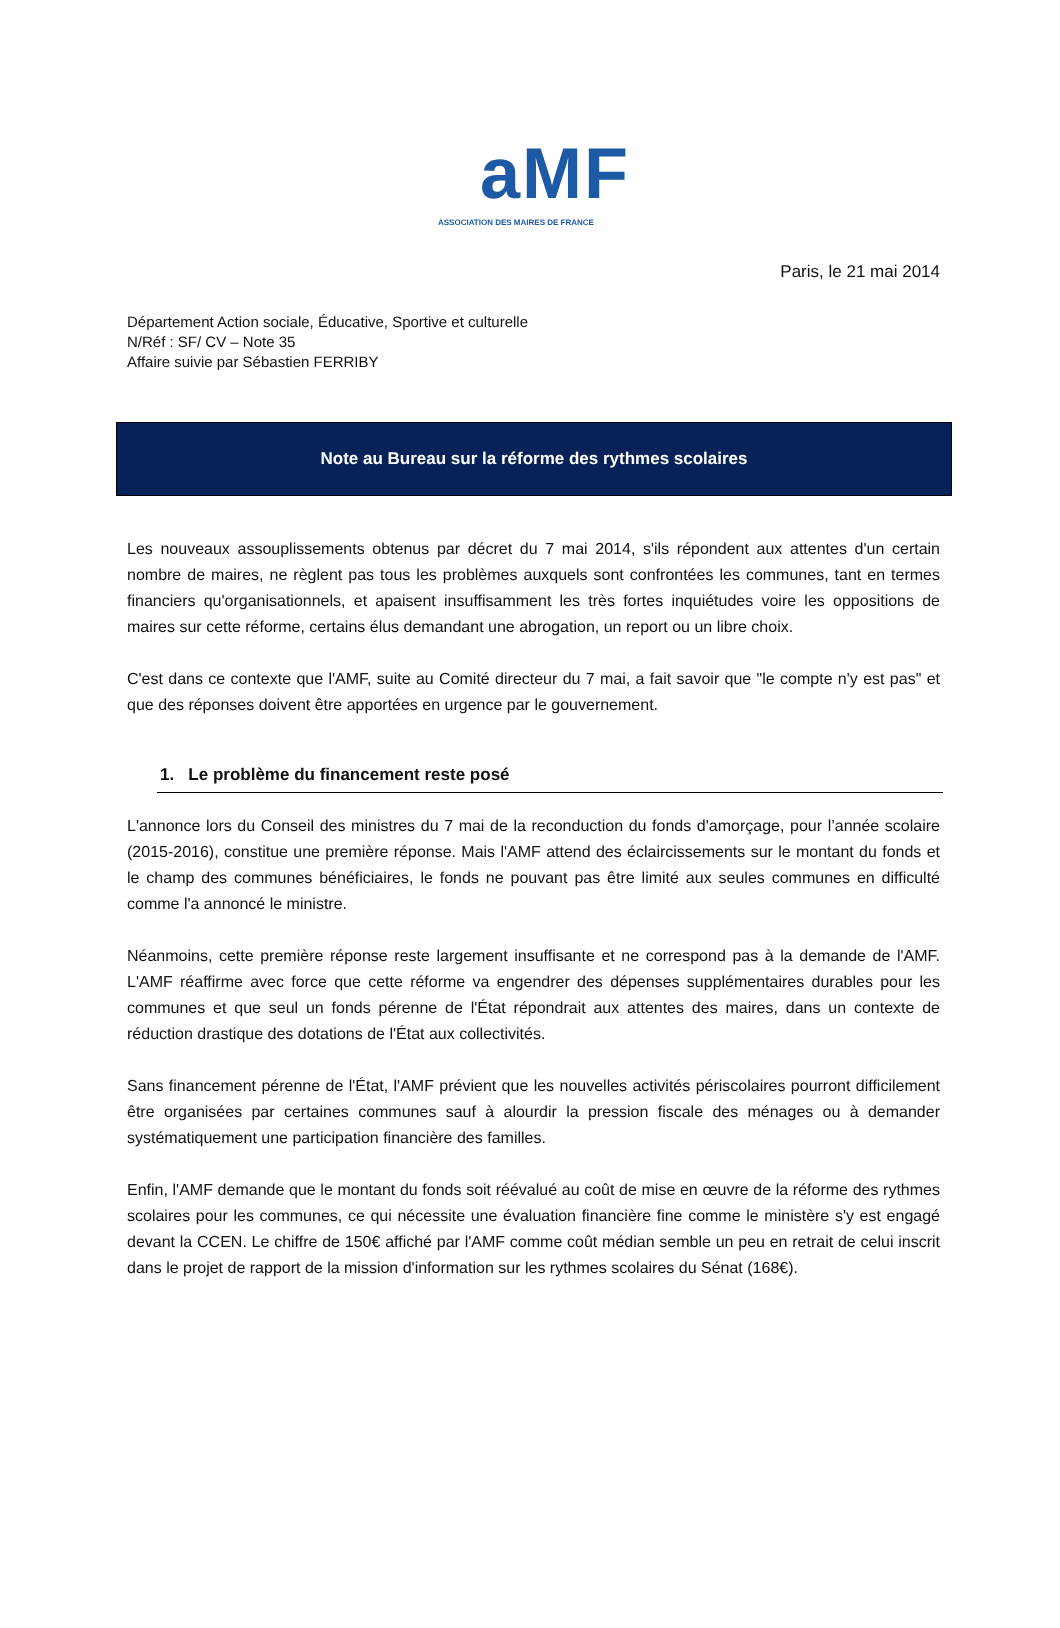aMF
ASSOCIATION DES MAIRES DE FRANCE
Paris, le 21 mai 2014
Département Action sociale, Éducative, Sportive et culturelle
N/Réf : SF/ CV – Note 35
Affaire suivie par Sébastien FERRIBY
Note au Bureau sur la réforme des rythmes scolaires
Les nouveaux assouplissements obtenus par décret du 7 mai 2014, s'ils répondent aux attentes d'un certain nombre de maires, ne règlent pas tous les problèmes auxquels sont confrontées les communes, tant en termes financiers qu'organisationnels, et apaisent insuffisamment les très fortes inquiétudes voire les oppositions de maires sur cette réforme, certains élus demandant une abrogation, un report ou un libre choix.
C'est dans ce contexte que l'AMF, suite au Comité directeur du 7 mai, a fait savoir que "le compte n'y est pas" et que des réponses doivent être apportées en urgence par le gouvernement.
1. Le problème du financement reste posé
L'annonce lors du Conseil des ministres du 7 mai de la reconduction du fonds d'amorçage, pour l’année scolaire (2015-2016), constitue une première réponse. Mais l'AMF attend des éclaircissements sur le montant du fonds et le champ des communes bénéficiaires, le fonds ne pouvant pas être limité aux seules communes en difficulté comme l'a annoncé le ministre.
Néanmoins, cette première réponse reste largement insuffisante et ne correspond pas à la demande de l'AMF. L'AMF réaffirme avec force que cette réforme va engendrer des dépenses supplémentaires durables pour les communes et que seul un fonds pérenne de l'État répondrait aux attentes des maires, dans un contexte de réduction drastique des dotations de l'État aux collectivités.
Sans financement pérenne de l'État, l'AMF prévient que les nouvelles activités périscolaires pourront difficilement être organisées par certaines communes sauf à alourdir la pression fiscale des ménages ou à demander systématiquement une participation financière des familles.
Enfin, l'AMF demande que le montant du fonds soit réévalué au coût de mise en œuvre de la réforme des rythmes scolaires pour les communes, ce qui nécessite une évaluation financière fine comme le ministère s'y est engagé devant la CCEN. Le chiffre de 150€ affiché par l'AMF comme coût médian semble un peu en retrait de celui inscrit dans le projet de rapport de la mission d'information sur les rythmes scolaires du Sénat (168€).